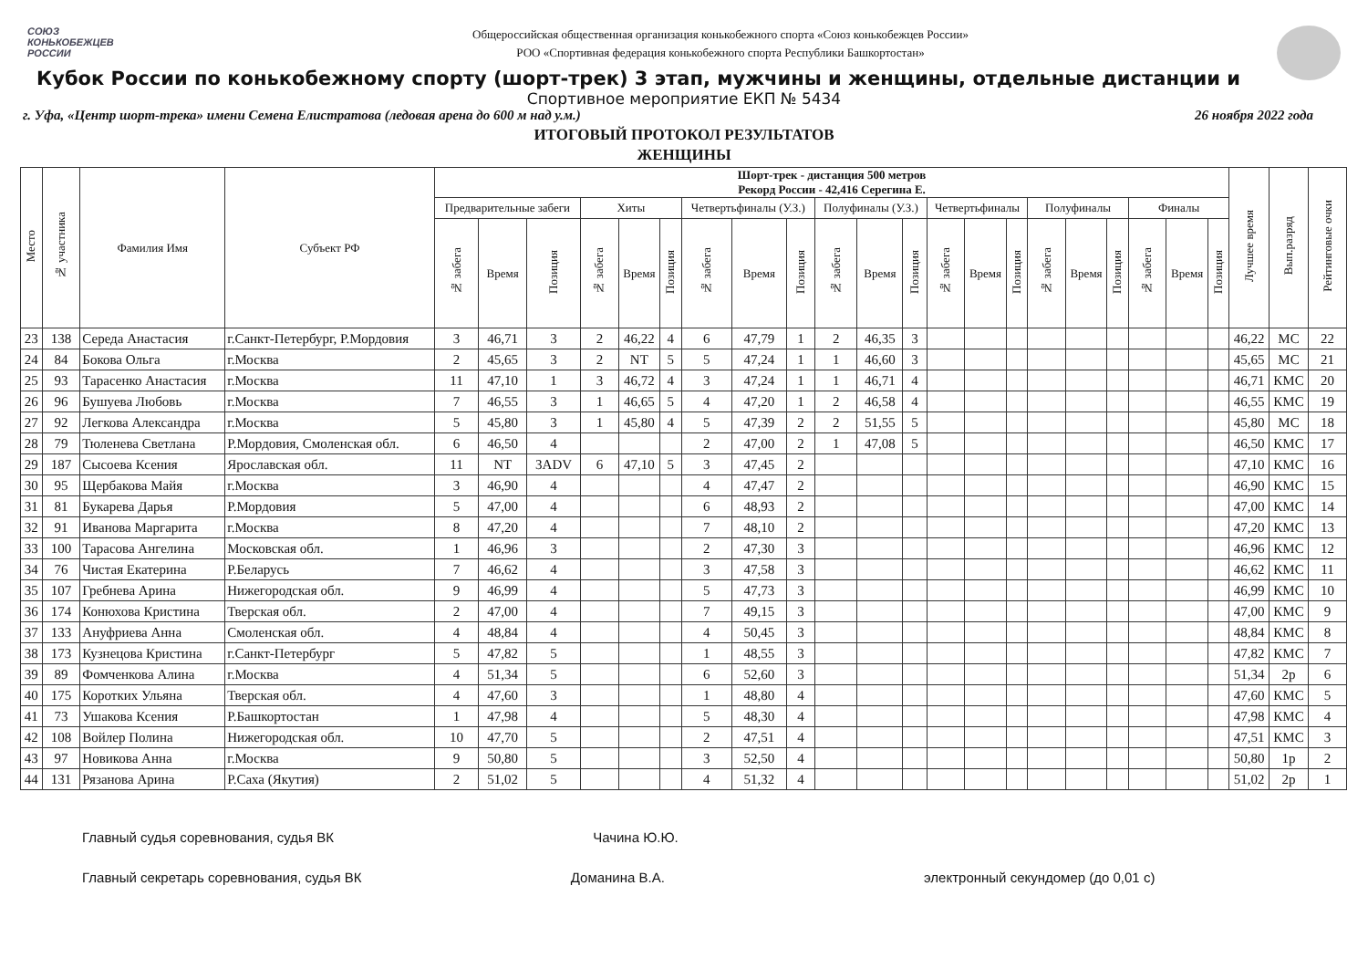СОЮЗ
КОНЬКОБЕЖЦЕВ
РОССИИ
Общероссийская общественная организация конькобежного спорта «Союз конькобежцев России»
РОО «Спортивная федерация конькобежного спорта Республики Башкортостан»
Кубок России по конькобежному спорту (шорт-трек) 3 этап, мужчины и женщины, отдельные дистанции и
Спортивное мероприятие ЕКП № 5434
г. Уфа, «Центр шорт-трека» имени Семена Елистратова (ледовая арена до 600 м над у.м.) 26 ноября 2022 года
ИТОГОВЫЙ ПРОТОКОЛ РЕЗУЛЬТАТОВ
ЖЕНЩИНЫ
| Место | № участника | Фамилия Имя | Субъект РФ | Шорт-трек - дистанция 500 метров Рекорд России - 42,416 Серегина Е. | | | | | | | | | | | | | | | | | | | | | Лучшее время | Вып.разряд | Рейтинговые очки |
| --- | --- | --- | --- | --- | --- | --- | --- | --- | --- | --- | --- | --- | --- | --- | --- | --- | --- | --- | --- | --- | --- | --- | --- | --- | --- | --- | --- |
| | | | | Предварительные забеги | | | Хиты | | | Четвертьфиналы (У.З.) | | | Полуфиналы (У.З.) | | | Четвертьфиналы | | | Полуфиналы | | | Финалы | | | | | |
| | | | | № забега | Время | Позиция | № забега | Время | Позиция | № забега | Время | Позиция | № забега | Время | Позиция | № забега | Время | Позиция | № забега | Время | Позиция | № забега | Время | Позиция | | | |
| 23 | 138 | Середа Анастасия | г.Санкт-Петербург, Р.Мордовия | 3 | 46,71 | 3 | 2 | 46,22 | 4 | 6 | 47,79 | 1 | 2 | 46,35 | 3 | | | | | | | | | | 46,22 | МС | 22 |
| 24 | 84 | Бокова Ольга | г.Москва | 2 | 45,65 | 3 | 2 | NT | 5 | 5 | 47,24 | 1 | 1 | 46,60 | 3 | | | | | | | | | | 45,65 | МС | 21 |
| 25 | 93 | Тарасенко Анастасия | г.Москва | 11 | 47,10 | 1 | 3 | 46,72 | 4 | 3 | 47,24 | 1 | 1 | 46,71 | 4 | | | | | | | | | | 46,71 | КМС | 20 |
| 26 | 96 | Бушуева Любовь | г.Москва | 7 | 46,55 | 3 | 1 | 46,65 | 5 | 4 | 47,20 | 1 | 2 | 46,58 | 4 | | | | | | | | | | 46,55 | КМС | 19 |
| 27 | 92 | Легкова Александра | г.Москва | 5 | 45,80 | 3 | 1 | 45,80 | 4 | 5 | 47,39 | 2 | 2 | 51,55 | 5 | | | | | | | | | | 45,80 | МС | 18 |
| 28 | 79 | Тюленева Светлана | Р.Мордовия, Смоленская обл. | 6 | 46,50 | 4 | | | | 2 | 47,00 | 2 | 1 | 47,08 | 5 | | | | | | | | | | 46,50 | КМС | 17 |
| 29 | 187 | Сысоева Ксения | Ярославская обл. | 11 | NT | 3ADV | 6 | 47,10 | 5 | 3 | 47,45 | 2 | | | | | | | | | | | | | 47,10 | КМС | 16 |
| 30 | 95 | Щербакова Майя | г.Москва | 3 | 46,90 | 4 | | | | 4 | 47,47 | 2 | | | | | | | | | | | | | 46,90 | КМС | 15 |
| 31 | 81 | Букарева Дарья | Р.Мордовия | 5 | 47,00 | 4 | | | | 6 | 48,93 | 2 | | | | | | | | | | | | | 47,00 | КМС | 14 |
| 32 | 91 | Иванова Маргарита | г.Москва | 8 | 47,20 | 4 | | | | 7 | 48,10 | 2 | | | | | | | | | | | | | 47,20 | КМС | 13 |
| 33 | 100 | Тарасова Ангелина | Московская обл. | 1 | 46,96 | 3 | | | | 2 | 47,30 | 3 | | | | | | | | | | | | | 46,96 | КМС | 12 |
| 34 | 76 | Чистая Екатерина | Р.Беларусь | 7 | 46,62 | 4 | | | | 3 | 47,58 | 3 | | | | | | | | | | | | | 46,62 | КМС | 11 |
| 35 | 107 | Гребнева Арина | Нижегородская обл. | 9 | 46,99 | 4 | | | | 5 | 47,73 | 3 | | | | | | | | | | | | | 46,99 | КМС | 10 |
| 36 | 174 | Конюхова Кристина | Тверская обл. | 2 | 47,00 | 4 | | | | 7 | 49,15 | 3 | | | | | | | | | | | | | 47,00 | КМС | 9 |
| 37 | 133 | Ануфриева Анна | Смоленская обл. | 4 | 48,84 | 4 | | | | 4 | 50,45 | 3 | | | | | | | | | | | | | 48,84 | КМС | 8 |
| 38 | 173 | Кузнецова Кристина | г.Санкт-Петербург | 5 | 47,82 | 5 | | | | 1 | 48,55 | 3 | | | | | | | | | | | | | 47,82 | КМС | 7 |
| 39 | 89 | Фомченкова Алина | г.Москва | 4 | 51,34 | 5 | | | | 6 | 52,60 | 3 | | | | | | | | | | | | | 51,34 | 2р | 6 |
| 40 | 175 | Коротких Ульяна | Тверская обл. | 4 | 47,60 | 3 | | | | 1 | 48,80 | 4 | | | | | | | | | | | | | 47,60 | КМС | 5 |
| 41 | 73 | Ушакова Ксения | Р.Башкортостан | 1 | 47,98 | 4 | | | | 5 | 48,30 | 4 | | | | | | | | | | | | | 47,98 | КМС | 4 |
| 42 | 108 | Войлер Полина | Нижегородская обл. | 10 | 47,70 | 5 | | | | 2 | 47,51 | 4 | | | | | | | | | | | | | 47,51 | КМС | 3 |
| 43 | 97 | Новикова Анна | г.Москва | 9 | 50,80 | 5 | | | | 3 | 52,50 | 4 | | | | | | | | | | | | | 50,80 | 1р | 2 |
| 44 | 131 | Рязанова Арина | Р.Саха (Якутия) | 2 | 51,02 | 5 | | | | 4 | 51,32 | 4 | | | | | | | | | | | | | 51,02 | 2р | 1 |
Главный судья соревнования, судья ВК Чачина Ю.Ю.
Главный секретарь соревнования, судья ВК Доманина В.А. электронный секундомер (до 0,01 с)